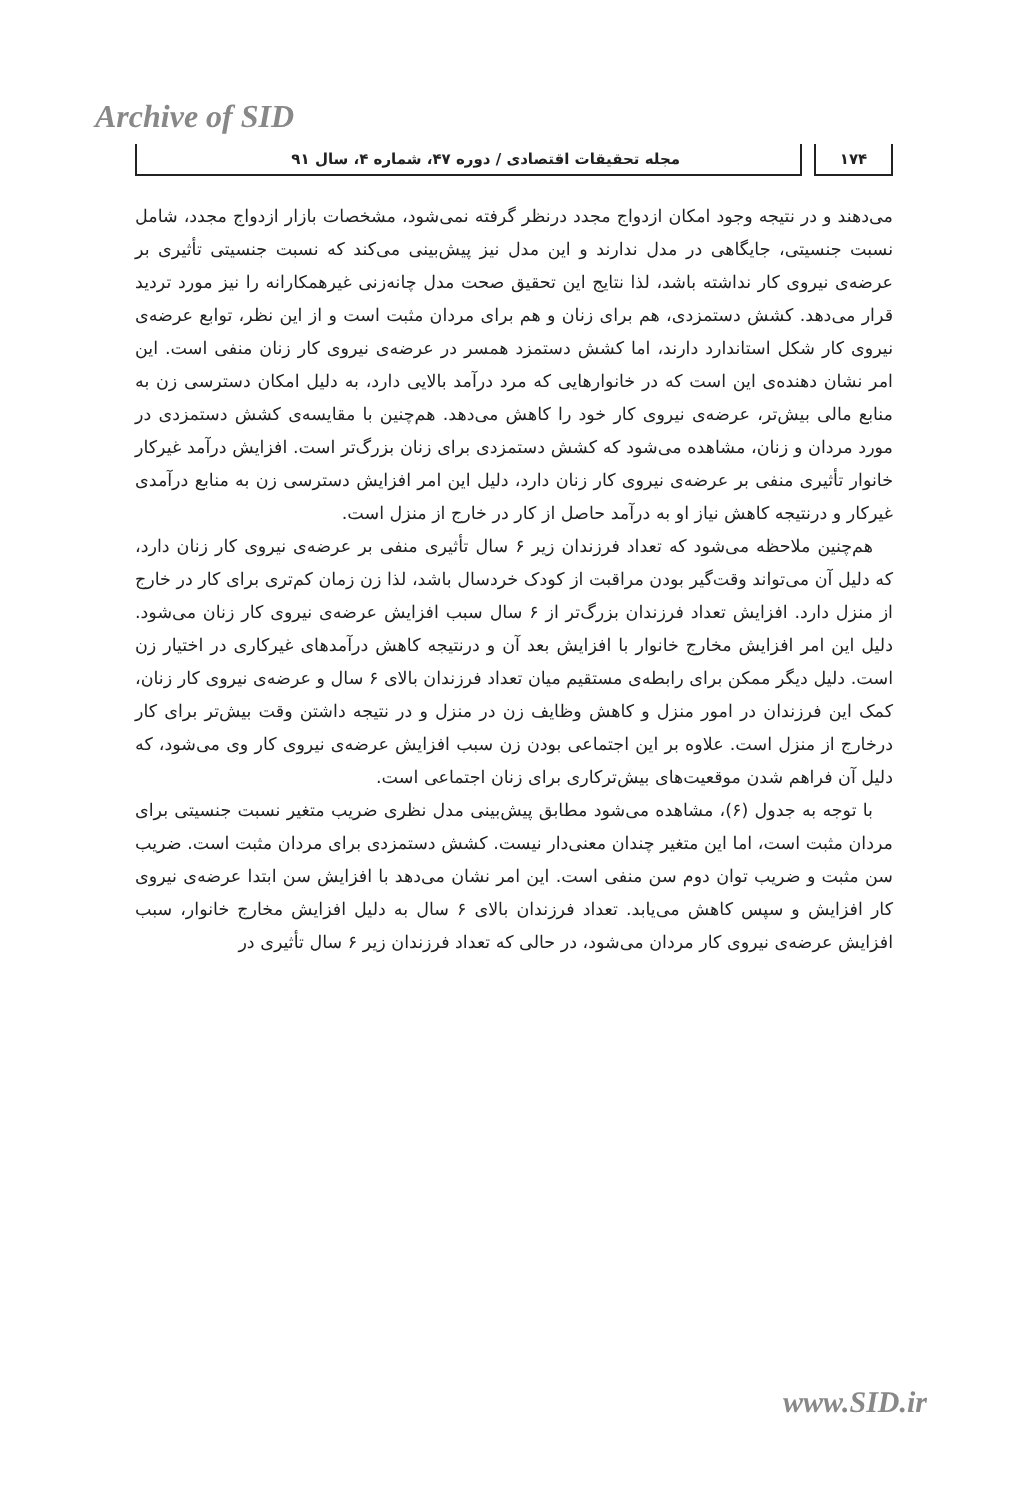Archive of SID
۱۷۴ مجله تحقیقات اقتصادی / دوره ۴۷، شماره ۴، سال ۹۱
می‌دهند و در نتیجه وجود امکان ازدواج مجدد درنظر گرفته نمی‌شود، مشخصات بازار ازدواج مجدد، شامل نسبت جنسیتی، جایگاهی در مدل ندارند و این مدل نیز پیش‌بینی می‌کند که نسبت جنسیتی تأثیری بر عرضه‌ی نیروی کار نداشته باشد، لذا نتایج این تحقیق صحت مدل چانه‌زنی غیرهمکارانه را نیز مورد تردید قرار می‌دهد. کشش دستمزدی، هم برای زنان و هم برای مردان مثبت است و از این نظر، توابع عرضه‌ی نیروی کار شکل استاندارد دارند، اما کشش دستمزد همسر در عرضه‌ی نیروی کار زنان منفی است. این امر نشان دهنده‌ی این است که در خانوارهایی که مرد درآمد بالایی دارد، به دلیل امکان دسترسی زن به منابع مالی بیش‌تر، عرضه‌ی نیروی کار خود را کاهش می‌دهد. هم‌چنین با مقایسه‌ی کشش دستمزدی در مورد مردان و زنان، مشاهده می‌شود که کشش دستمزدی برای زنان بزرگ‌تر است. افزایش درآمد غیرکار خانوار تأثیری منفی بر عرضه‌ی نیروی کار زنان دارد، دلیل این امر افزایش دسترسی زن به منابع درآمدی غیرکار و درنتیجه کاهش نیاز او به درآمد حاصل از کار در خارج از منزل است.
هم‌چنین ملاحظه می‌شود که تعداد فرزندان زیر ۶ سال تأثیری منفی بر عرضه‌ی نیروی کار زنان دارد، که دلیل آن می‌تواند وقت‌گیر بودن مراقبت از کودک خردسال باشد، لذا زن زمان کم‌تری برای کار در خارج از منزل دارد. افزایش تعداد فرزندان بزرگ‌تر از ۶ سال سبب افزایش عرضه‌ی نیروی کار زنان می‌شود. دلیل این امر افزایش مخارج خانوار با افزایش بعد آن و درنتیجه کاهش درآمدهای غیرکاری در اختیار زن است. دلیل دیگر ممکن برای رابطه‌ی مستقیم میان تعداد فرزندان بالای ۶ سال و عرضه‌ی نیروی کار زنان، کمک این فرزندان در امور منزل و کاهش وظایف زن در منزل و در نتیجه داشتن وقت بیش‌تر برای کار درخارج از منزل است. علاوه بر این اجتماعی بودن زن سبب افزایش عرضه‌ی نیروی کار وی می‌شود، که دلیل آن فراهم شدن موقعیت‌های بیش‌ترکاری برای زنان اجتماعی است.
با توجه به جدول (۶)، مشاهده می‌شود مطابق پیش‌بینی مدل نظری ضریب متغیر نسبت جنسیتی برای مردان مثبت است، اما این متغیر چندان معنی‌دار نیست. کشش دستمزدی برای مردان مثبت است. ضریب سن مثبت و ضریب توان دوم سن منفی است. این امر نشان می‌دهد با افزایش سن ابتدا عرضه‌ی نیروی کار افزایش و سپس کاهش می‌یابد. تعداد فرزندان بالای ۶ سال به دلیل افزایش مخارج خانوار، سبب افزایش عرضه‌ی نیروی کار مردان می‌شود، در حالی که تعداد فرزندان زیر ۶ سال تأثیری در
www.SID.ir